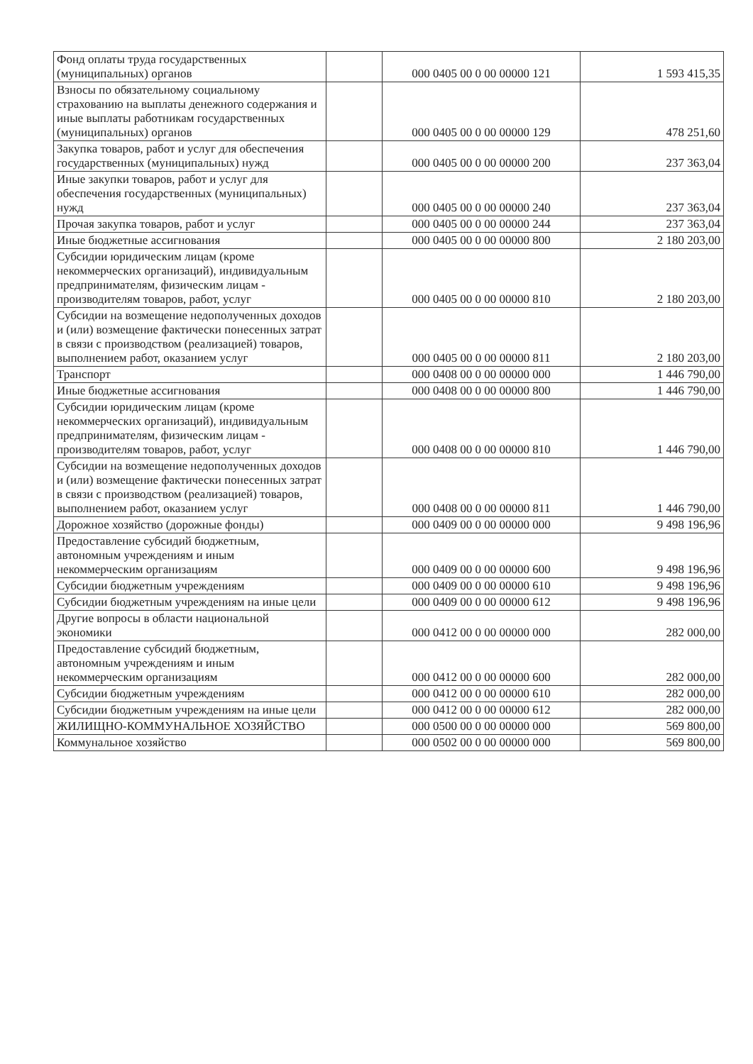| Фонд оплаты труда государственных (муниципальных) органов | | 000 0405 00 0 00 00000 121 | 1 593 415,35 |
| Взносы по обязательному социальному страхованию на выплаты денежного содержания и иные выплаты работникам государственных (муниципальных) органов | | 000 0405 00 0 00 00000 129 | 478 251,60 |
| Закупка товаров, работ и услуг для обеспечения государственных (муниципальных) нужд | | 000 0405 00 0 00 00000 200 | 237 363,04 |
| Иные закупки товаров, работ и услуг для обеспечения государственных (муниципальных) нужд | | 000 0405 00 0 00 00000 240 | 237 363,04 |
| Прочая закупка товаров, работ и услуг | | 000 0405 00 0 00 00000 244 | 237 363,04 |
| Иные бюджетные ассигнования | | 000 0405 00 0 00 00000 800 | 2 180 203,00 |
| Субсидии юридическим лицам (кроме некоммерческих организаций), индивидуальным предпринимателям, физическим лицам - производителям товаров, работ, услуг | | 000 0405 00 0 00 00000 810 | 2 180 203,00 |
| Субсидии на возмещение недополученных доходов и (или) возмещение фактически понесенных затрат в связи с производством (реализацией) товаров, выполнением работ, оказанием услуг | | 000 0405 00 0 00 00000 811 | 2 180 203,00 |
| Транспорт | | 000 0408 00 0 00 00000 000 | 1 446 790,00 |
| Иные бюджетные ассигнования | | 000 0408 00 0 00 00000 800 | 1 446 790,00 |
| Субсидии юридическим лицам (кроме некоммерческих организаций), индивидуальным предпринимателям, физическим лицам - производителям товаров, работ, услуг | | 000 0408 00 0 00 00000 810 | 1 446 790,00 |
| Субсидии на возмещение недополученных доходов и (или) возмещение фактически понесенных затрат в связи с производством (реализацией) товаров, выполнением работ, оказанием услуг | | 000 0408 00 0 00 00000 811 | 1 446 790,00 |
| Дорожное хозяйство (дорожные фонды) | | 000 0409 00 0 00 00000 000 | 9 498 196,96 |
| Предоставление субсидий бюджетным, автономным учреждениям и иным некоммерческим организациям | | 000 0409 00 0 00 00000 600 | 9 498 196,96 |
| Субсидии бюджетным учреждениям | | 000 0409 00 0 00 00000 610 | 9 498 196,96 |
| Субсидии бюджетным учреждениям на иные цели | | 000 0409 00 0 00 00000 612 | 9 498 196,96 |
| Другие вопросы в области национальной экономики | | 000 0412 00 0 00 00000 000 | 282 000,00 |
| Предоставление субсидий бюджетным, автономным учреждениям и иным некоммерческим организациям | | 000 0412 00 0 00 00000 600 | 282 000,00 |
| Субсидии бюджетным учреждениям | | 000 0412 00 0 00 00000 610 | 282 000,00 |
| Субсидии бюджетным учреждениям на иные цели | | 000 0412 00 0 00 00000 612 | 282 000,00 |
| ЖИЛИЩНО-КОММУНАЛЬНОЕ ХОЗЯЙСТВО | | 000 0500 00 0 00 00000 000 | 569 800,00 |
| Коммунальное хозяйство | | 000 0502 00 0 00 00000 000 | 569 800,00 |